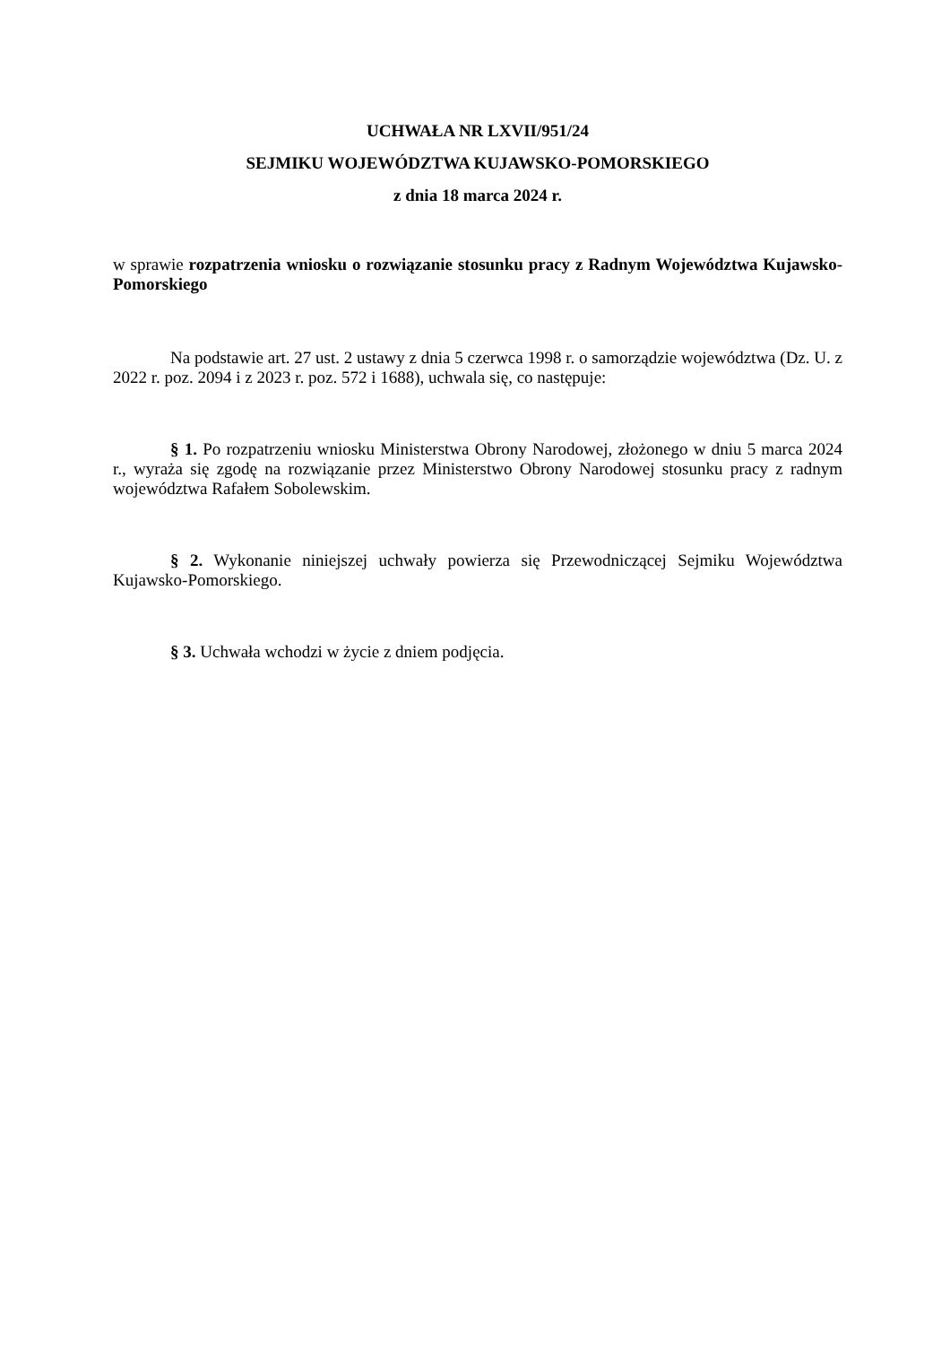UCHWAŁA NR LXVII/951/24
SEJMIKU WOJEWÓDZTWA KUJAWSKO-POMORSKIEGO
z dnia 18 marca 2024 r.
w sprawie rozpatrzenia wniosku o rozwiązanie stosunku pracy z Radnym Województwa Kujawsko-Pomorskiego
Na podstawie art. 27 ust. 2 ustawy z dnia 5 czerwca 1998 r. o samorządzie województwa (Dz. U. z 2022 r. poz. 2094 i z 2023 r. poz. 572 i 1688), uchwala się, co następuje:
§ 1. Po rozpatrzeniu wniosku Ministerstwa Obrony Narodowej, złożonego w dniu 5 marca 2024 r., wyraża się zgodę na rozwiązanie przez Ministerstwo Obrony Narodowej stosunku pracy z radnym województwa Rafałem Sobolewskim.
§ 2. Wykonanie niniejszej uchwały powierza się Przewodniczącej Sejmiku Województwa Kujawsko-Pomorskiego.
§ 3. Uchwała wchodzi w życie z dniem podjęcia.